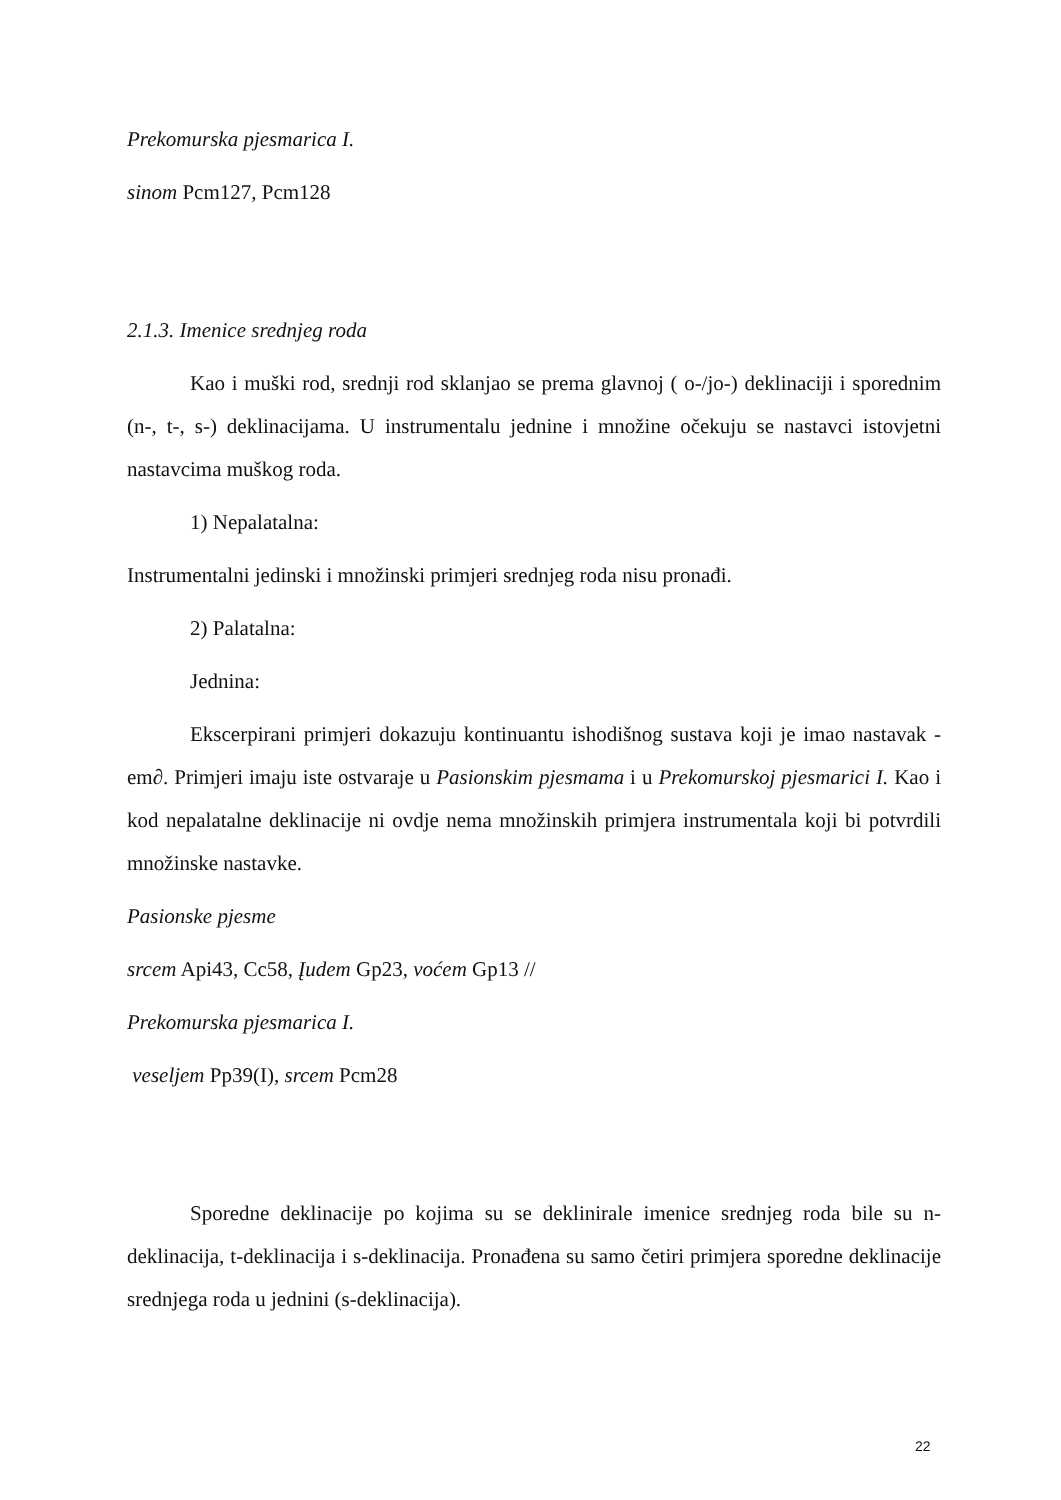Prekomurska pjesmarica I.
sinom Pcm127, Pcm128
2.1.3. Imenice srednjeg roda
Kao i muški rod, srednji rod sklanjao se prema glavnoj ( o-/jo-) deklinaciji i sporednim (n-, t-, s-) deklinacijama. U instrumentalu jednine i množine očekuju se nastavci istovjetni nastavcima muškog roda.
1) Nepalatalna:
Instrumentalni jedinski i množinski primjeri srednjeg roda nisu pronađi.
2) Palatalna:
Jednina:
Ekscerpirani primjeri dokazuju kontinuantu ishodišnog sustava koji je imao nastavak -em∂. Primjeri imaju iste ostvaraje u Pasionskim pjesmama i u Prekomurskoj pjesmarici I. Kao i kod nepalatalne deklinacije ni ovdje nema množinskih primjera instrumentala koji bi potvrdili množinske nastavke.
Pasionske pjesme
srcem Api43, Cc58, Įudem Gp23, voćem Gp13 //
Prekomurska pjesmarica I.
veseljem Pp39(I), srcem Pcm28
Sporedne deklinacije po kojima su se deklinirale imenice srednjeg roda bile su n-deklinacija, t-deklinacija i s-deklinacija. Pronađena su samo četiri primjera sporedne deklinacije srednjega roda u jednini (s-deklinacija).
22